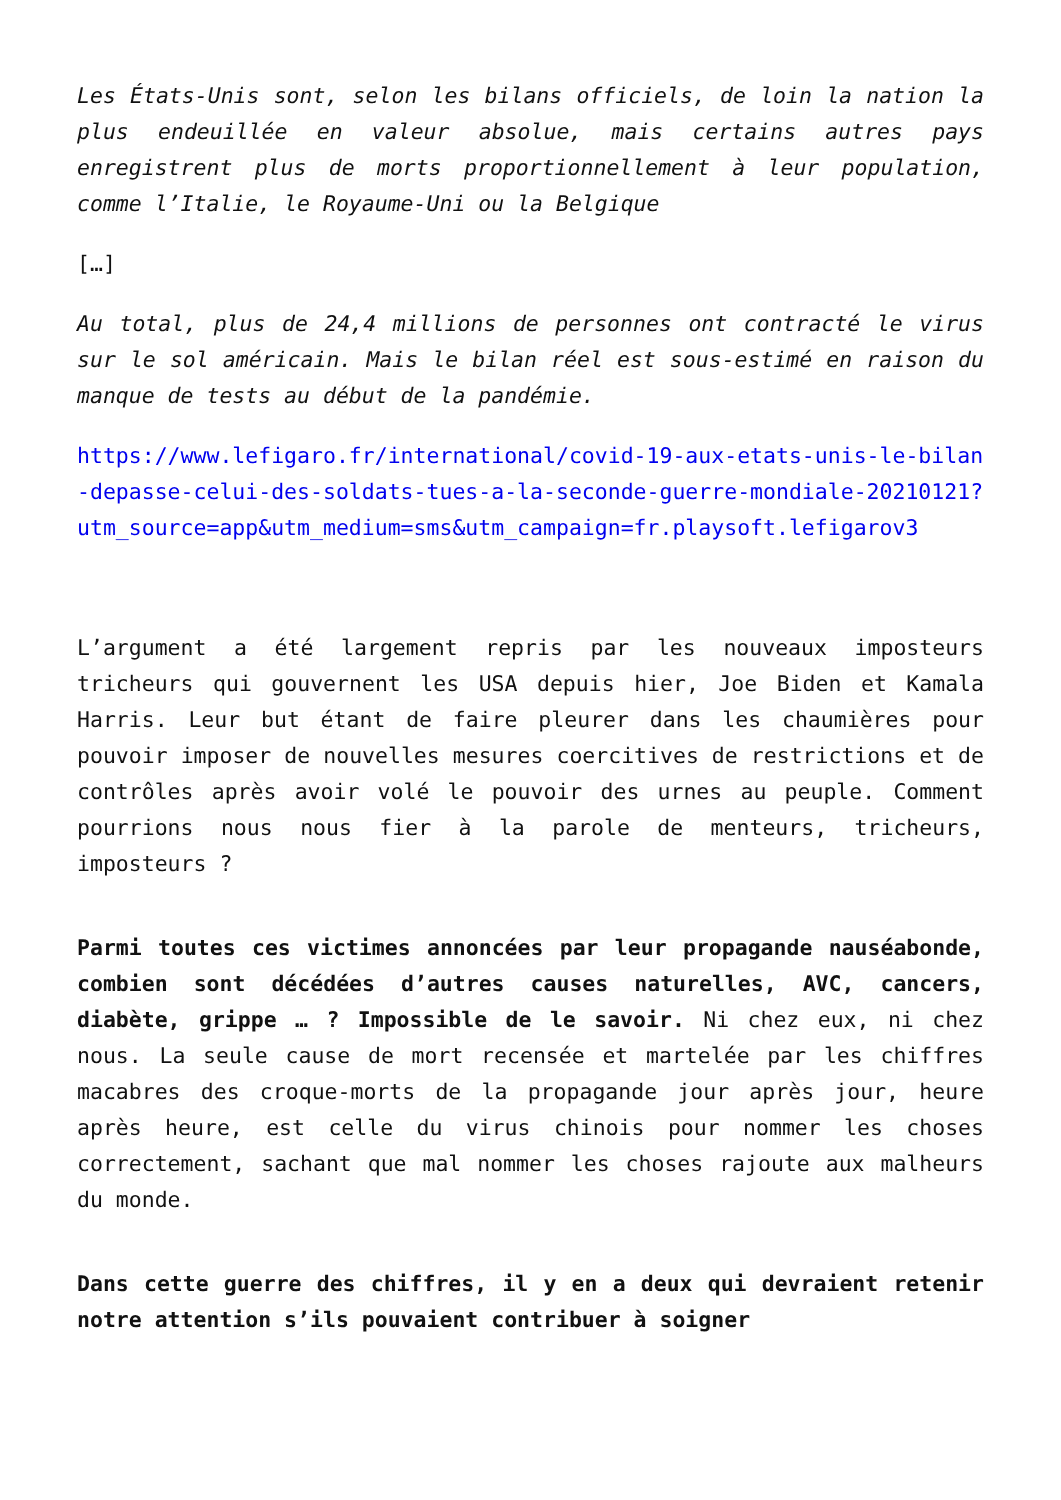Les États-Unis sont, selon les bilans officiels, de loin la nation la plus endeuillée en valeur absolue, mais certains autres pays enregistrent plus de morts proportionnellement à leur population, comme l’Italie, le Royaume-Uni ou la Belgique
[…]
Au total, plus de 24,4 millions de personnes ont contracté le virus sur le sol américain. Mais le bilan réel est sous-estimé en raison du manque de tests au début de la pandémie.
https://www.lefigaro.fr/international/covid-19-aux-etats-unis-le-bilan-depasse-celui-des-soldats-tues-a-la-seconde-guerre-mondiale-20210121?utm_source=app&utm_medium=sms&utm_campaign=fr.playsoft.lefigarov3
L’argument a été largement repris par les nouveaux imposteurs tricheurs qui gouvernent les USA depuis hier, Joe Biden et Kamala Harris. Leur but étant de faire pleurer dans les chaumières pour pouvoir imposer de nouvelles mesures coercitives de restrictions et de contrôles après avoir volé le pouvoir des urnes au peuple. Comment pourrions nous nous fier à la parole de menteurs, tricheurs, imposteurs ?
Parmi toutes ces victimes annoncées par leur propagande nauséabonde, combien sont décédées d’autres causes naturelles, AVC, cancers, diabète, grippe … ? Impossible de le savoir. Ni chez eux, ni chez nous. La seule cause de mort recensée et martelée par les chiffres macabres des croque-morts de la propagande jour après jour, heure après heure, est celle du virus chinois pour nommer les choses correctement, sachant que mal nommer les choses rajoute aux malheurs du monde.
Dans cette guerre des chiffres, il y en a deux qui devraient retenir notre attention s’ils pouvaient contribuer à soigner